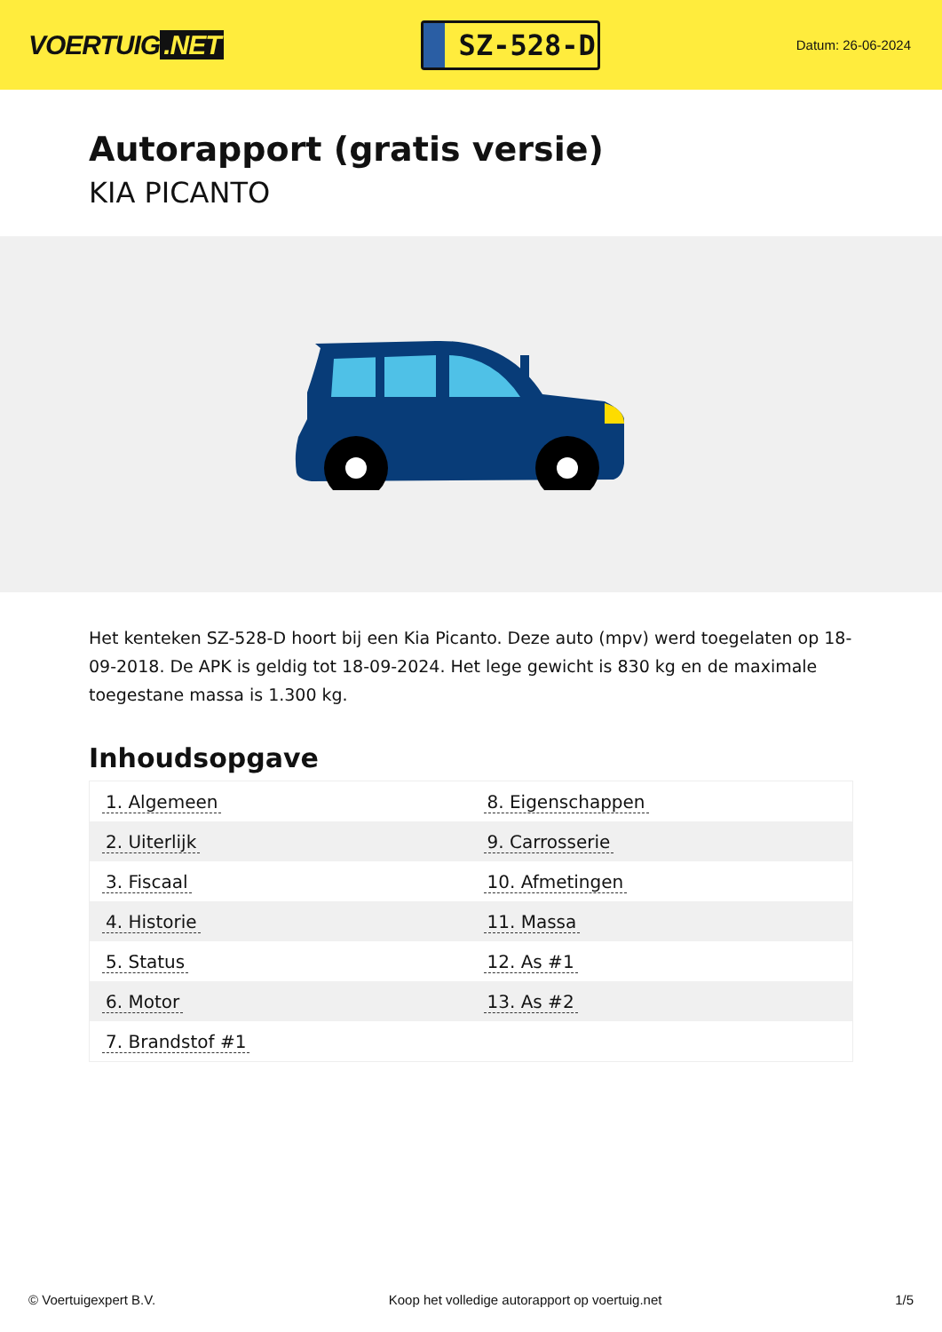VOERTUIG.NET
SZ-528-D
Datum: 26-06-2024
Autorapport (gratis versie)
KIA PICANTO
Het kenteken SZ-528-D hoort bij een Kia Picanto. Deze auto (mpv) werd toegelaten op 18-09-2018. De APK is geldig tot 18-09-2024. Het lege gewicht is 830 kg en de maximale toegestane massa is 1.300 kg.
Inhoudsopgave
| 1. Algemeen | 8. Eigenschappen |
| 2. Uiterlijk | 9. Carrosserie |
| 3. Fiscaal | 10. Afmetingen |
| 4. Historie | 11. Massa |
| 5. Status | 12. As #1 |
| 6. Motor | 13. As #2 |
| 7. Brandstof #1 | |
© Voertuigexpert B.V. Koop het volledige autorapport op voertuig.net 1/5